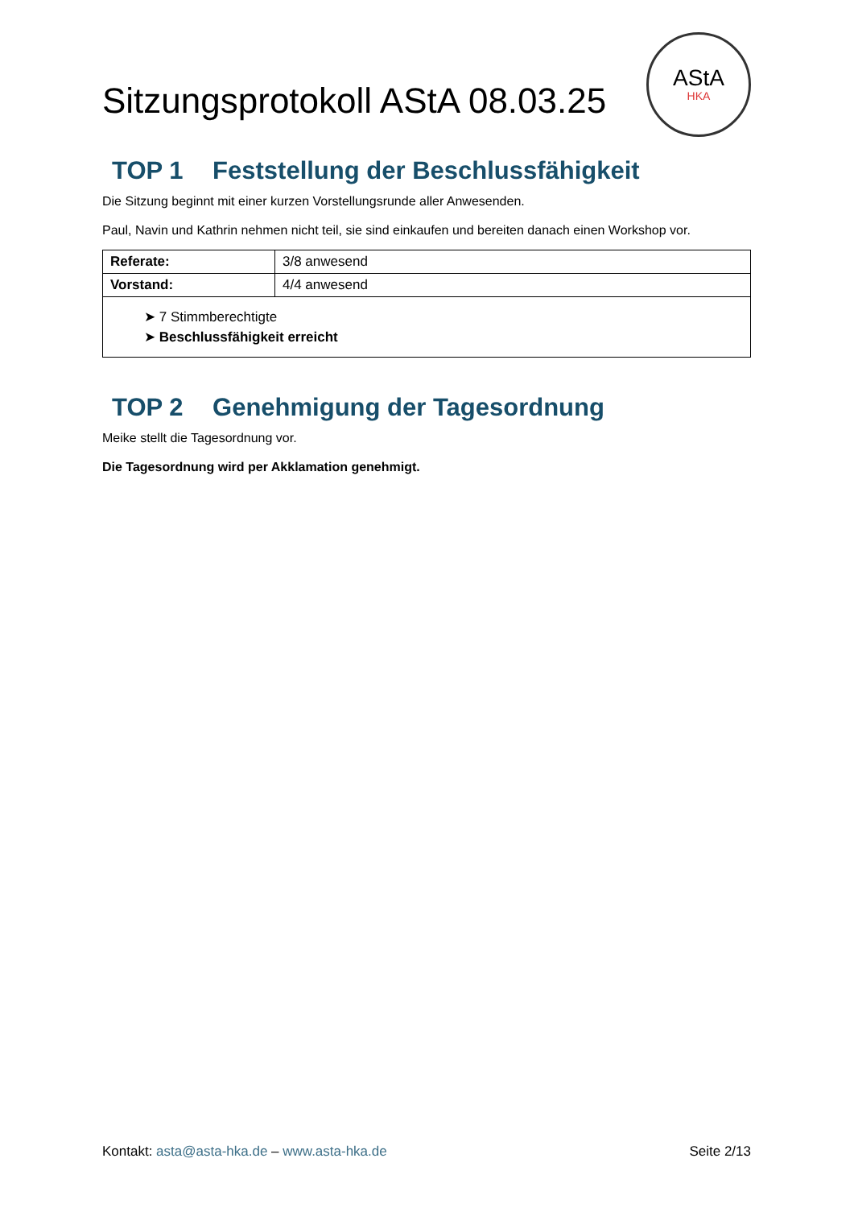Sitzungsprotokoll AStA 08.03.25
AStA
HKA
TOP 1 Feststellung der Beschlussfähigkeit
Die Sitzung beginnt mit einer kurzen Vorstellungsrunde aller Anwesenden.
Paul, Navin und Kathrin nehmen nicht teil, sie sind einkaufen und bereiten danach einen Workshop vor.
| Referate: | 3/8 anwesend |
| Vorstand: | 4/4 anwesend |
| ➤ 7 Stimmberechtigte ➤ Beschlussfähigkeit erreicht | |
TOP 2 Genehmigung der Tagesordnung
Meike stellt die Tagesordnung vor.
Die Tagesordnung wird per Akklamation genehmigt.
Kontakt: asta@asta-hka.de – www.asta-hka.de
Seite 2/13